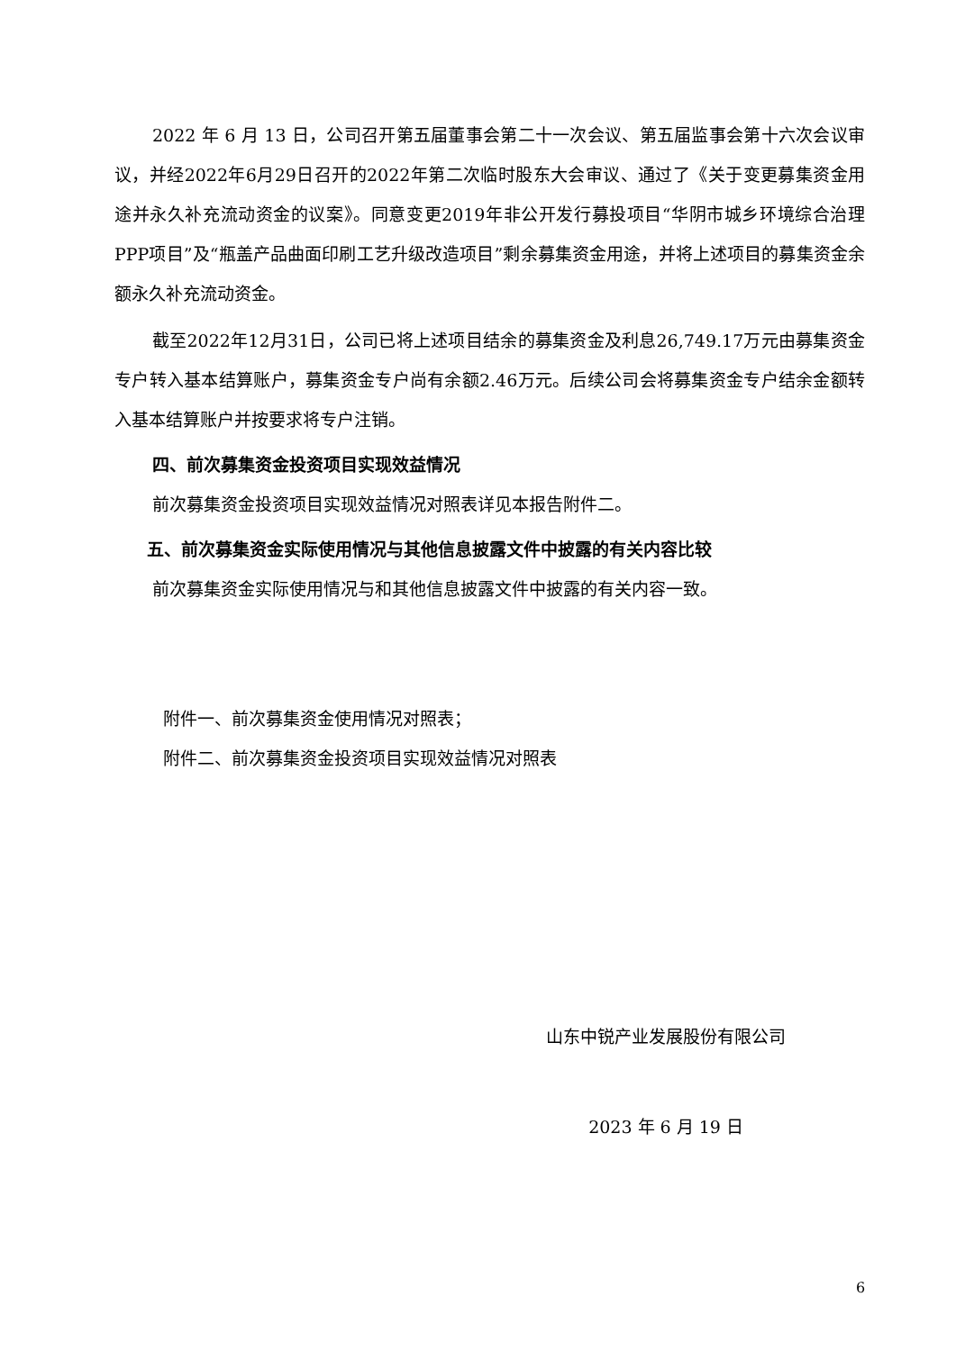2022 年 6 月 13 日，公司召开第五届董事会第二十一次会议、第五届监事会第十六次会议审议，并经2022年6月29日召开的2022年第二次临时股东大会审议、通过了《关于变更募集资金用途并永久补充流动资金的议案》。同意变更2019年非公开发行募投项目“华阴市城乡环境综合治理PPP项目”及“瓶盖产品曲面印刷工艺升级改造项目”剩余募集资金用途，并将上述项目的募集资金余额永久补充流动资金。
截至2022年12月31日，公司已将上述项目结余的募集资金及利息26,749.17万元由募集资金专户转入基本结算账户，募集资金专户尚有余额2.46万元。后续公司会将募集资金专户结余金额转入基本结算账户并按要求将专户注销。
四、前次募集资金投资项目实现效益情况
前次募集资金投资项目实现效益情况对照表详见本报告附件二。
五、前次募集资金实际使用情况与其他信息披露文件中披露的有关内容比较
前次募集资金实际使用情况与和其他信息披露文件中披露的有关内容一致。
附件一、前次募集资金使用情况对照表；
附件二、前次募集资金投资项目实现效益情况对照表
山东中锐产业发展股份有限公司
2023 年 6 月 19 日
6